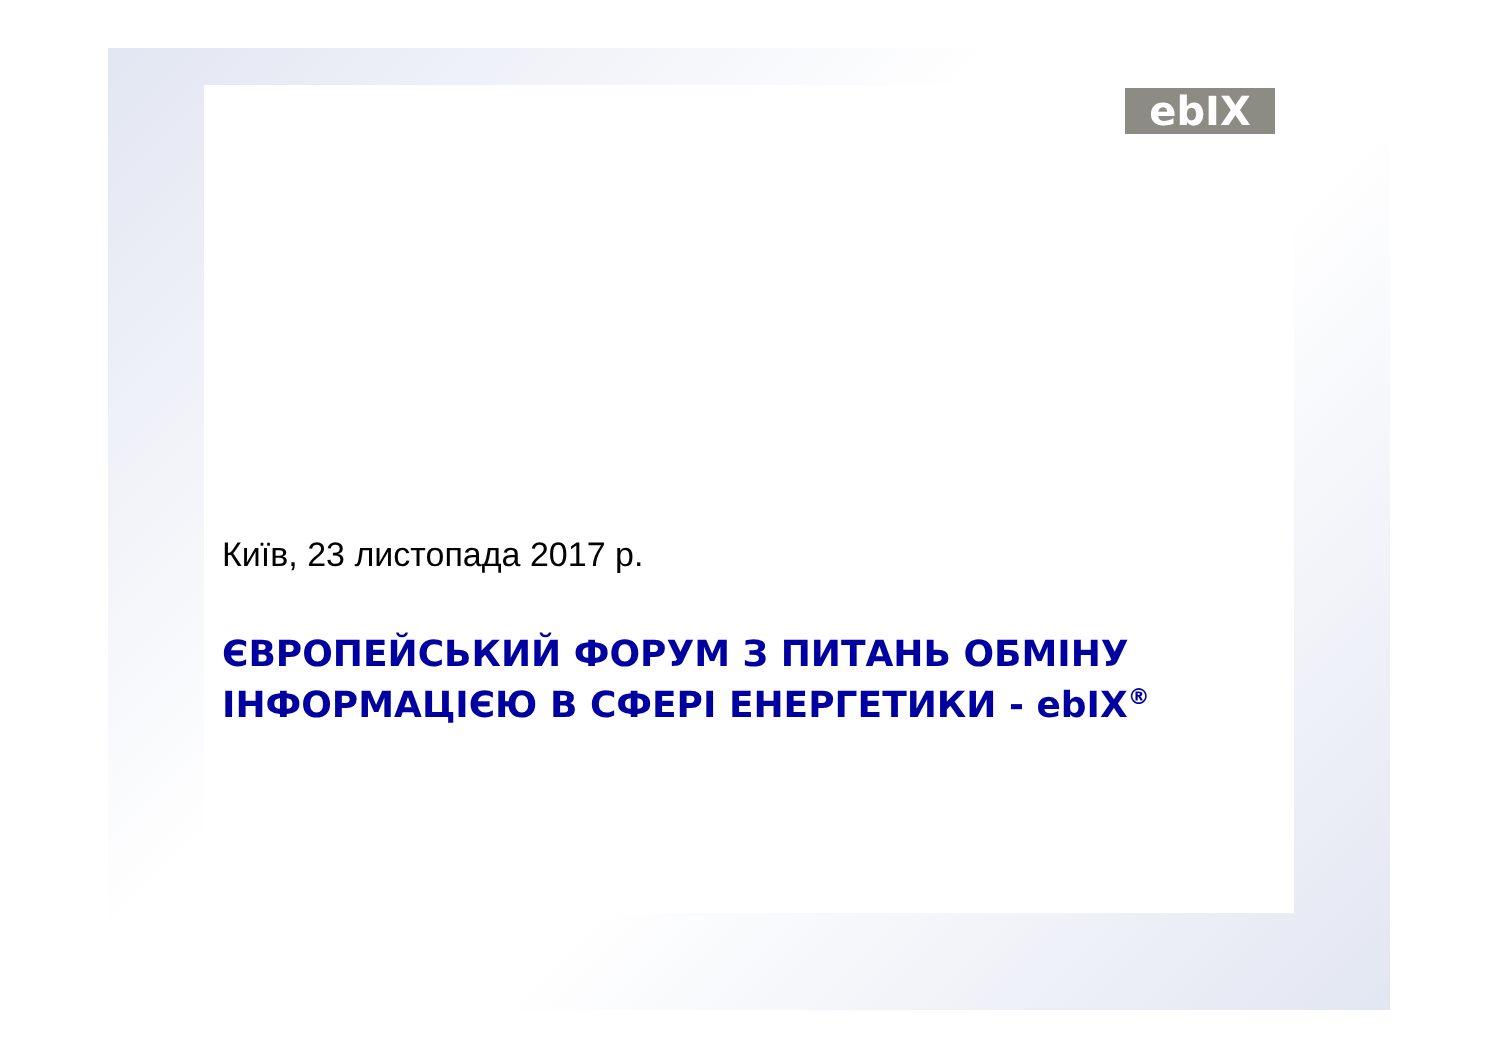ebIX
Київ, 23 листопада 2017 р.
ЄВРОПЕЙСЬКИЙ ФОРУМ З ПИТАНЬ ОБМІНУ
ІНФОРМАЦІЄЮ В СФЕРІ ЕНЕРГЕТИКИ - ebIX<sup>®</sup>